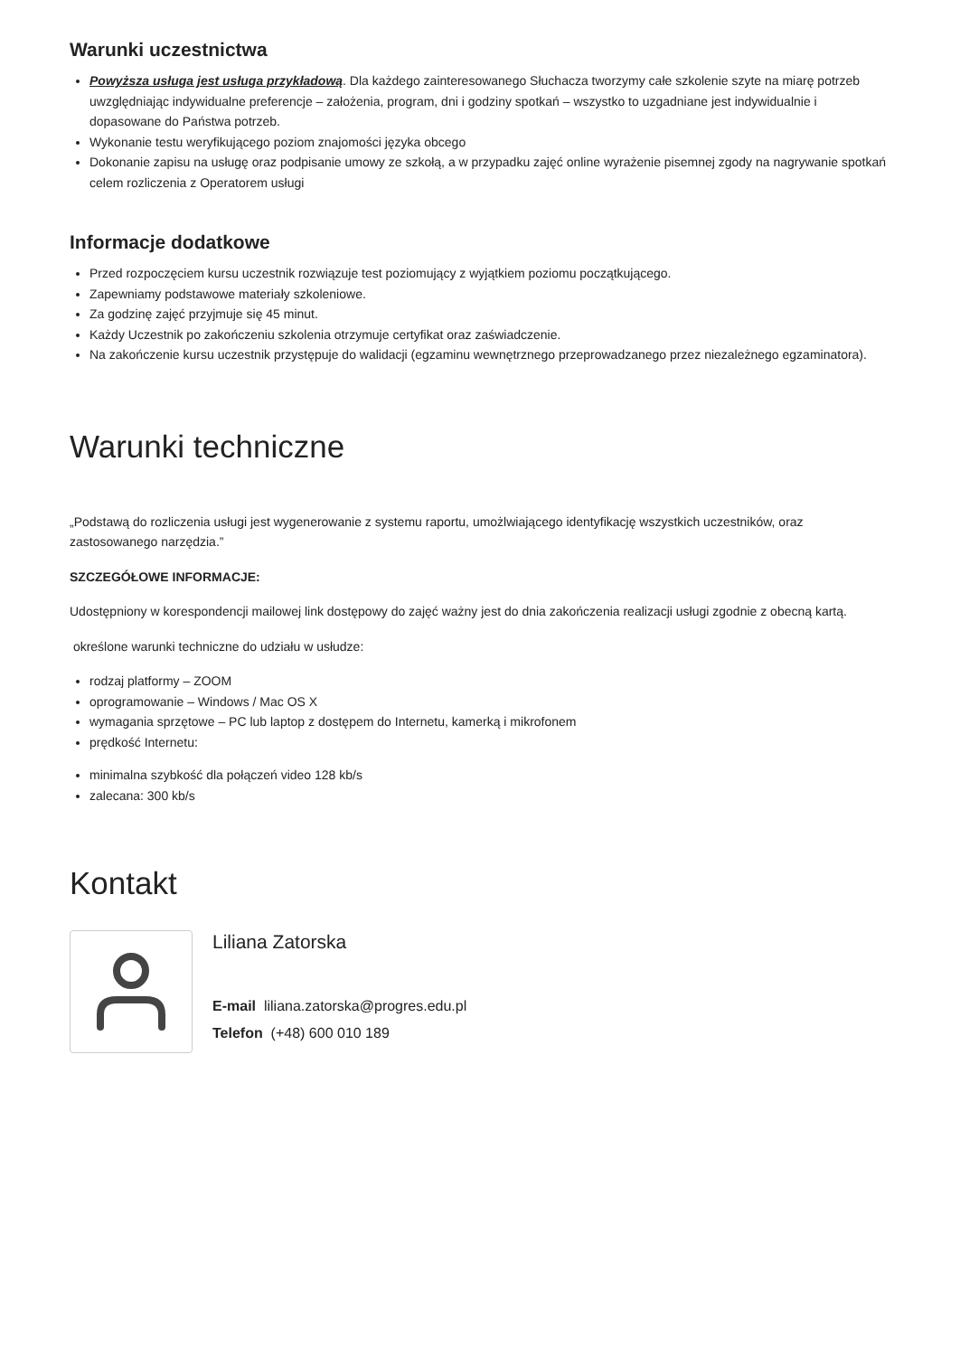Warunki uczestnictwa
Powyższa usługa jest usługa przykładową. Dla każdego zainteresowanego Słuchacza tworzymy całe szkolenie szyte na miarę potrzeb uwzględniając indywidualne preferencje – założenia, program, dni i godziny spotkań – wszystko to uzgadniane jest indywidualnie i dopasowane do Państwa potrzeb.
Wykonanie testu weryfikującego poziom znajomości języka obcego
Dokonanie zapisu na usługę oraz podpisanie umowy ze szkołą, a w przypadku zajęć online wyrażenie pisemnej zgody na nagrywanie spotkań celem rozliczenia z Operatorem usługi
Informacje dodatkowe
Przed rozpoczęciem kursu uczestnik rozwiązuje test poziomujący z wyjątkiem poziomu początkującego.
Zapewniamy podstawowe materiały szkoleniowe.
Za godzinę zajęć przyjmuje się 45 minut.
Każdy Uczestnik po zakończeniu szkolenia otrzymuje certyfikat oraz zaświadczenie.
Na zakończenie kursu uczestnik przystępuje do walidacji (egzaminu wewnętrznego przeprowadzanego przez niezależnego egzaminatora).
Warunki techniczne
„Podstawą do rozliczenia usługi jest wygenerowanie z systemu raportu, umożlwiającego identyfikację wszystkich uczestników, oraz zastosowanego narzędzia.”
SZCZEGÓŁOWE INFORMACJE:
Udostępniony w korespondencji mailowej link dostępowy do zajęć ważny jest do dnia zakończenia realizacji usługi zgodnie z obecną kartą.
określone warunki techniczne do udziału w usłudze:
rodzaj platformy – ZOOM
oprogramowanie – Windows / Mac OS X
wymagania sprzętowe – PC lub laptop z dostępem do Internetu, kamerką i mikrofonem
prędkość Internetu:
minimalna szybkość dla połączeń video 128 kb/s
zalecana: 300 kb/s
Kontakt
Liliana Zatorska
E-mail liliana.zatorska@progres.edu.pl
Telefon (+48) 600 010 189